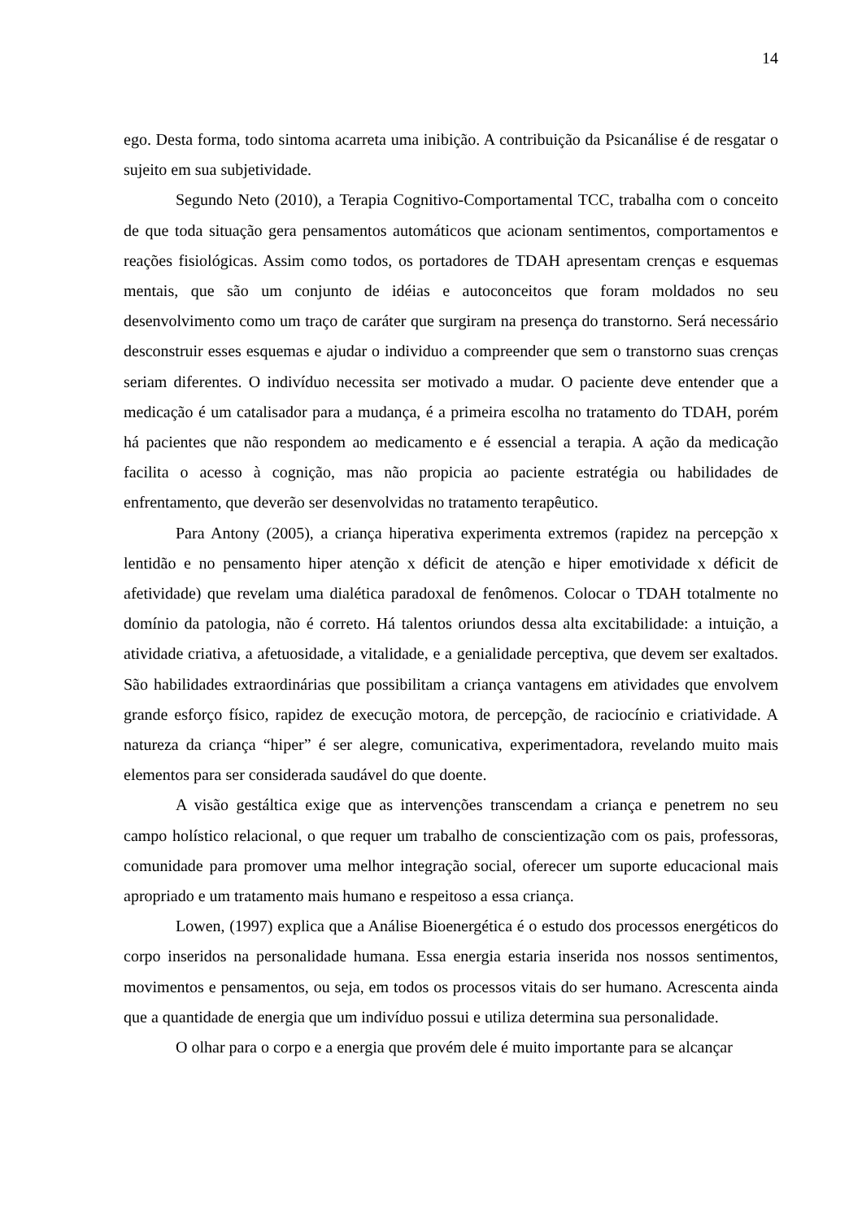14
ego. Desta forma, todo sintoma acarreta uma inibição. A contribuição da Psicanálise é de resgatar o sujeito em sua subjetividade.
Segundo Neto (2010), a Terapia Cognitivo-Comportamental TCC, trabalha com o conceito de que toda situação gera pensamentos automáticos que acionam sentimentos, comportamentos e reações fisiológicas. Assim como todos, os portadores de TDAH apresentam crenças e esquemas mentais, que são um conjunto de idéias e autoconceitos que foram moldados no seu desenvolvimento como um traço de caráter que surgiram na presença do transtorno. Será necessário desconstruir esses esquemas e ajudar o individuo a compreender que sem o transtorno suas crenças seriam diferentes. O indivíduo necessita ser motivado a mudar. O paciente deve entender que a medicação é um catalisador para a mudança, é a primeira escolha no tratamento do TDAH, porém há pacientes que não respondem ao medicamento e é essencial a terapia. A ação da medicação facilita o acesso à cognição, mas não propicia ao paciente estratégia ou habilidades de enfrentamento, que deverão ser desenvolvidas no tratamento terapêutico.
Para Antony (2005), a criança hiperativa experimenta extremos (rapidez na percepção x lentidão e no pensamento hiper atenção x déficit de atenção e hiper emotividade x déficit de afetividade) que revelam uma dialética paradoxal de fenômenos. Colocar o TDAH totalmente no domínio da patologia, não é correto. Há talentos oriundos dessa alta excitabilidade: a intuição, a atividade criativa, a afetuosidade, a vitalidade, e a genialidade perceptiva, que devem ser exaltados. São habilidades extraordinárias que possibilitam a criança vantagens em atividades que envolvem grande esforço físico, rapidez de execução motora, de percepção, de raciocínio e criatividade. A natureza da criança “hiper” é ser alegre, comunicativa, experimentadora, revelando muito mais elementos para ser considerada saudável do que doente.
A visão gestáltica exige que as intervenções transcendam a criança e penetrem no seu campo holístico relacional, o que requer um trabalho de conscientização com os pais, professoras, comunidade para promover uma melhor integração social, oferecer um suporte educacional mais apropriado e um tratamento mais humano e respeitoso a essa criança.
Lowen, (1997) explica que a Análise Bioenergética é o estudo dos processos energéticos do corpo inseridos na personalidade humana. Essa energia estaria inserida nos nossos sentimentos, movimentos e pensamentos, ou seja, em todos os processos vitais do ser humano. Acrescenta ainda que a quantidade de energia que um indivíduo possui e utiliza determina sua personalidade.
O olhar para o corpo e a energia que provém dele é muito importante para se alcançar